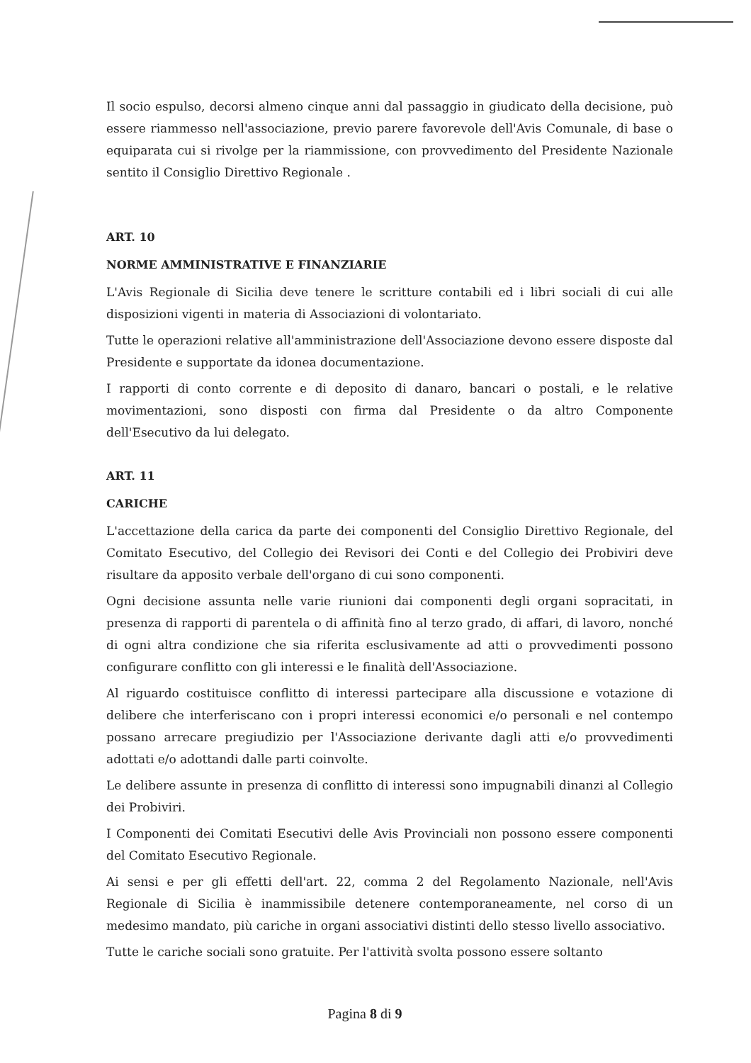Il socio espulso, decorsi almeno cinque anni dal passaggio in giudicato della decisione, può essere riammesso nell'associazione, previo parere favorevole dell'Avis Comunale, di base o equiparata cui si rivolge per la riammissione, con provvedimento del Presidente Nazionale sentito il Consiglio Direttivo Regionale .
ART. 10
NORME AMMINISTRATIVE E FINANZIARIE
L'Avis Regionale di Sicilia deve tenere le scritture contabili ed i libri sociali di cui alle disposizioni vigenti in materia di Associazioni di volontariato.
Tutte le operazioni relative all'amministrazione dell'Associazione devono essere disposte dal Presidente e supportate da idonea documentazione.
I rapporti di conto corrente e di deposito di danaro, bancari o postali, e le relative movimentazioni, sono disposti con firma dal Presidente o da altro Componente dell'Esecutivo da lui delegato.
ART. 11
CARICHE
L'accettazione della carica da parte dei componenti del Consiglio Direttivo Regionale, del Comitato Esecutivo, del Collegio dei Revisori dei Conti e del Collegio dei Probiviri deve risultare da apposito verbale dell'organo di cui sono componenti.
Ogni decisione assunta nelle varie riunioni dai componenti degli organi sopracitati, in presenza di rapporti di parentela o di affinità fino al terzo grado, di affari, di lavoro, nonché di ogni altra condizione che sia riferita esclusivamente ad atti o provvedimenti possono configurare conflitto con gli interessi e le finalità dell'Associazione.
Al riguardo costituisce conflitto di interessi partecipare alla discussione e votazione di delibere che interferiscano con i propri interessi economici e/o personali e nel contempo possano arrecare pregiudizio per l'Associazione derivante dagli atti e/o provvedimenti adottati e/o adottandi dalle parti coinvolte.
Le delibere assunte in presenza di conflitto di interessi sono impugnabili dinanzi al Collegio dei Probiviri.
I Componenti dei Comitati Esecutivi delle Avis Provinciali non possono essere componenti del Comitato Esecutivo Regionale.
Ai sensi e per gli effetti dell'art. 22, comma 2 del Regolamento Nazionale, nell'Avis Regionale di Sicilia è inammissibile detenere contemporaneamente, nel corso di un medesimo mandato, più cariche in organi associativi distinti dello stesso livello associativo.
Tutte le cariche sociali sono gratuite. Per l'attività svolta possono essere soltanto
Pagina 8 di 9